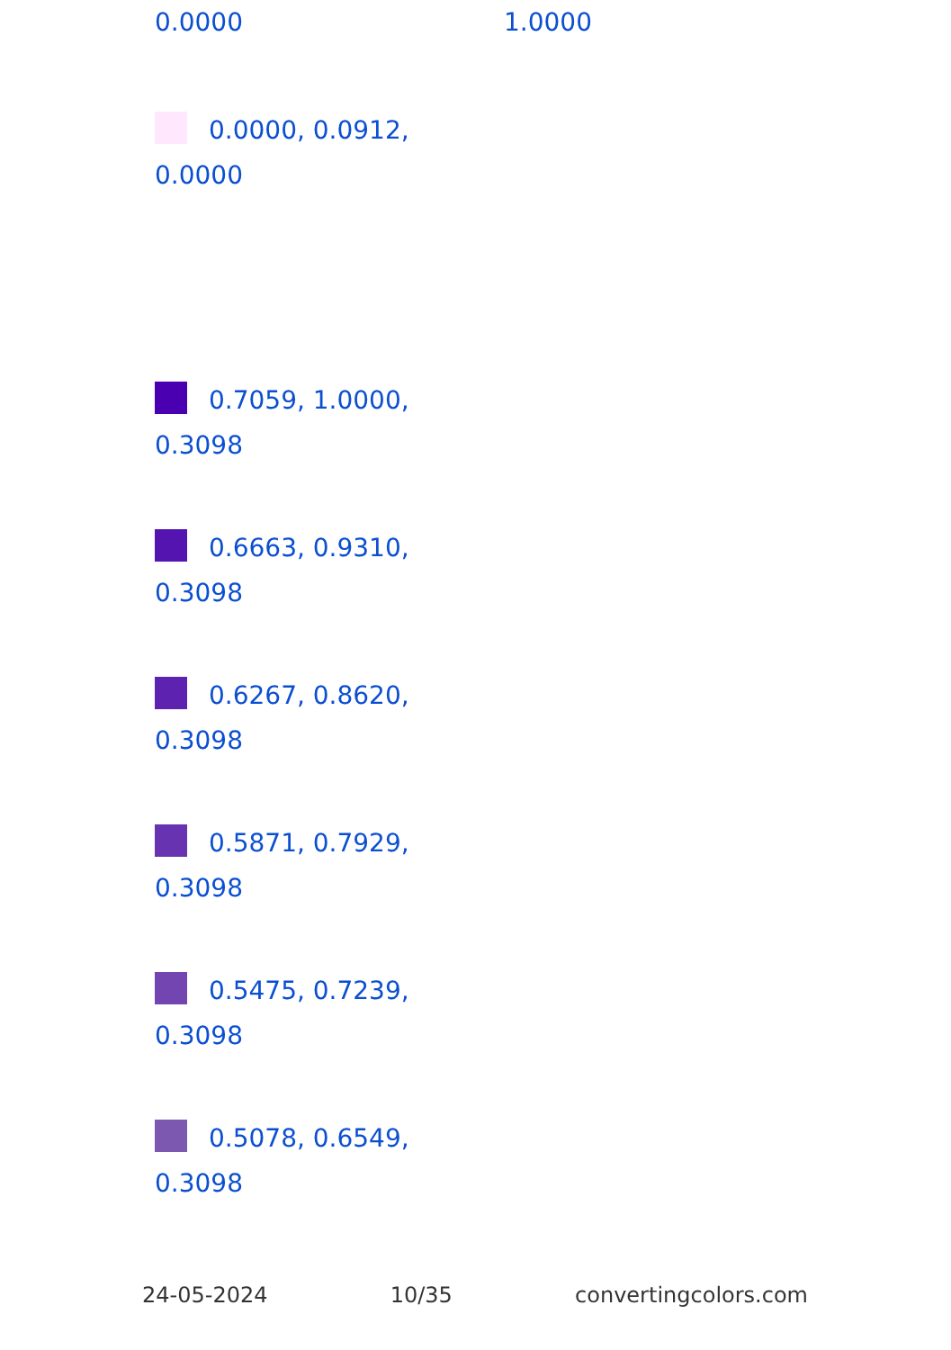0.0000 1.0000
0.0000, 0.0912, 0.0000
0.7059, 1.0000, 0.3098
0.6663, 0.9310, 0.3098
0.6267, 0.8620, 0.3098
0.5871, 0.7929, 0.3098
0.5475, 0.7239, 0.3098
0.5078, 0.6549, 0.3098
24-05-2024 10/35 convertingcolors.com